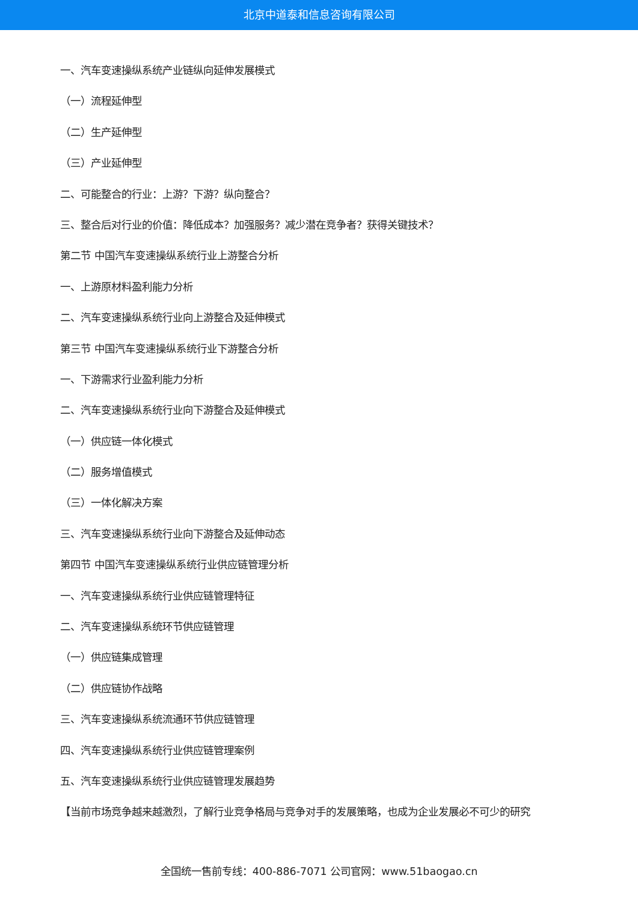北京中道泰和信息咨询有限公司
一、汽车变速操纵系统产业链纵向延伸发展模式
（一）流程延伸型
（二）生产延伸型
（三）产业延伸型
二、可能整合的行业：上游？下游？纵向整合？
三、整合后对行业的价值：降低成本？加强服务？减少潜在竞争者？获得关键技术？
第二节 中国汽车变速操纵系统行业上游整合分析
一、上游原材料盈利能力分析
二、汽车变速操纵系统行业向上游整合及延伸模式
第三节 中国汽车变速操纵系统行业下游整合分析
一、下游需求行业盈利能力分析
二、汽车变速操纵系统行业向下游整合及延伸模式
（一）供应链一体化模式
（二）服务增值模式
（三）一体化解决方案
三、汽车变速操纵系统行业向下游整合及延伸动态
第四节 中国汽车变速操纵系统行业供应链管理分析
一、汽车变速操纵系统行业供应链管理特征
二、汽车变速操纵系统环节供应链管理
（一）供应链集成管理
（二）供应链协作战略
三、汽车变速操纵系统流通环节供应链管理
四、汽车变速操纵系统行业供应链管理案例
五、汽车变速操纵系统行业供应链管理发展趋势
【当前市场竞争越来越激烈，了解行业竞争格局与竞争对手的发展策略，也成为企业发展必不可少的研究
全国统一售前专线：400-886-7071 公司官网：www.51baogao.cn